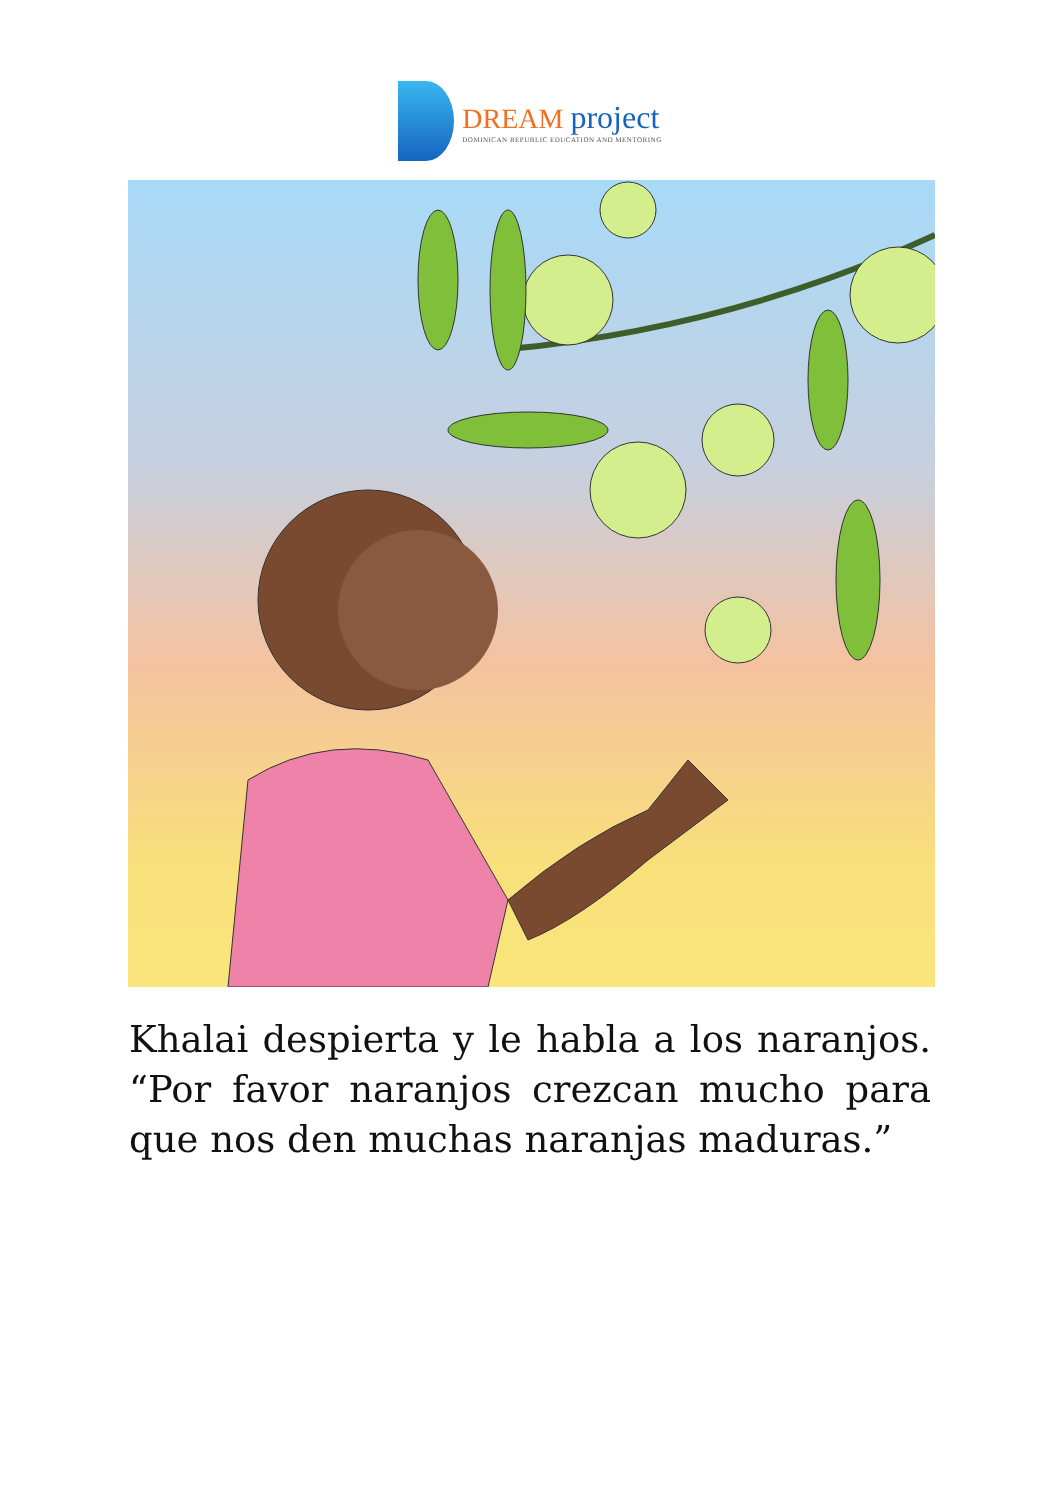DREAM project
DOMINICAN REPUBLIC EDUCATION AND MENTORING
Khalai despierta y le habla a los naranjos. “Por favor naranjos crezcan mucho para que nos den muchas naranjas maduras.”